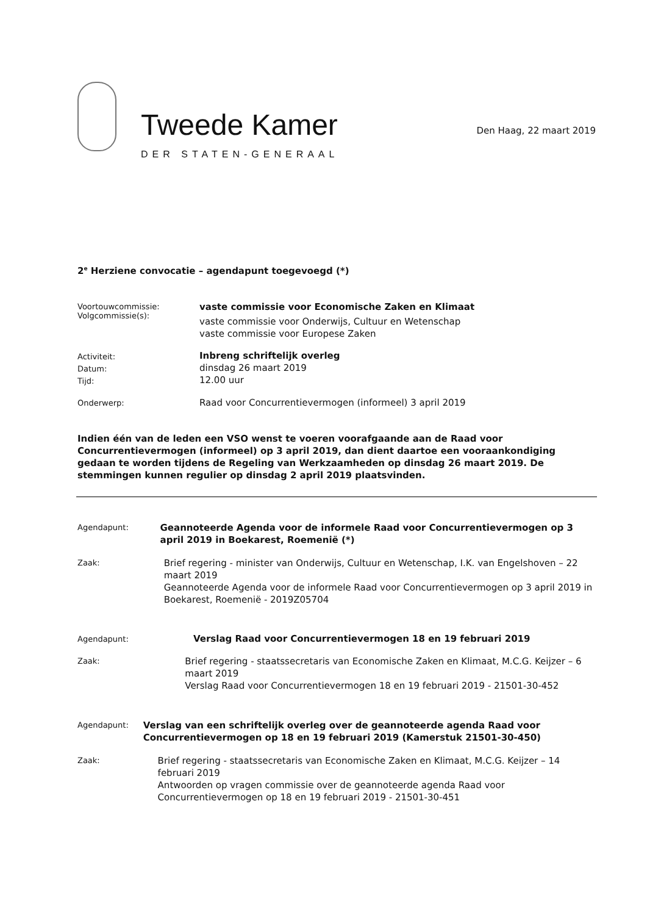Tweede Kamer
DER STATEN-GENERAAL
Den Haag, 22 maart 2019
2<sup>e</sup> Herziene convocatie – agendapunt toegevoegd (*)
Voortouwcommissie:
Volgcommissie(s):
vaste commissie voor Economische Zaken en Klimaat
vaste commissie voor Onderwijs, Cultuur en Wetenschap
vaste commissie voor Europese Zaken
Activiteit:
Datum:
Tijd:
Inbreng schriftelijk overleg
dinsdag 26 maart 2019
12.00 uur
Onderwerp:
Raad voor Concurrentievermogen (informeel) 3 april 2019
Indien één van de leden een VSO wenst te voeren voorafgaande aan de Raad voor Concurrentievermogen (informeel) op 3 april 2019, dan dient daartoe een vooraankondiging gedaan te worden tijdens de Regeling van Werkzaamheden op dinsdag 26 maart 2019. De stemmingen kunnen regulier op dinsdag 2 april 2019 plaatsvinden.
Agendapunt:
Geannoteerde Agenda voor de informele Raad voor Concurrentievermogen op 3 april 2019 in Boekarest, Roemenië (*)
Zaak:
Brief regering - minister van Onderwijs, Cultuur en Wetenschap, I.K. van Engelshoven – 22 maart 2019
Geannoteerde Agenda voor de informele Raad voor Concurrentievermogen op 3 april 2019 in Boekarest, Roemenië - 2019Z05704
Agendapunt:
Verslag Raad voor Concurrentievermogen 18 en 19 februari 2019
Zaak:
Brief regering - staatssecretaris van Economische Zaken en Klimaat, M.C.G. Keijzer – 6 maart 2019
Verslag Raad voor Concurrentievermogen 18 en 19 februari 2019 - 21501-30-452
Agendapunt:
Verslag van een schriftelijk overleg over de geannoteerde agenda Raad voor Concurrentievermogen op 18 en 19 februari 2019 (Kamerstuk 21501-30-450)
Zaak:
Brief regering - staatssecretaris van Economische Zaken en Klimaat, M.C.G. Keijzer – 14 februari 2019
Antwoorden op vragen commissie over de geannoteerde agenda Raad voor Concurrentievermogen op 18 en 19 februari 2019 - 21501-30-451